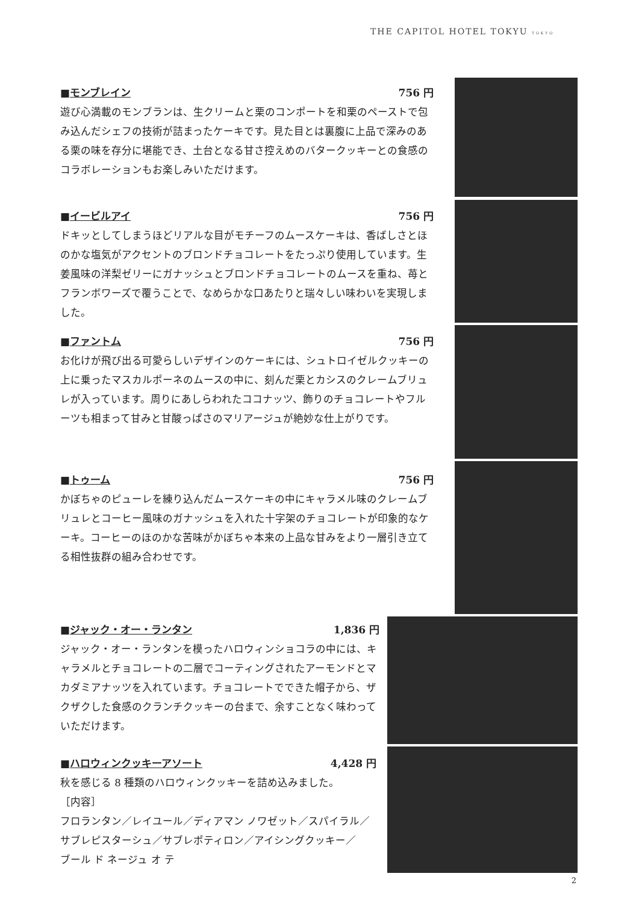THE CAPITOL HOTEL TOKYU TOKYO
■モンブレイン 756 円
遊び心満載のモンブランは、生クリームと栗のコンポートを和栗のペーストで包み込んだシェフの技術が詰まったケーキです。見た目とは裏腹に上品で深みのある栗の味を存分に堪能でき、土台となる甘さ控えめのバタークッキーとの食感のコラボレーションもお楽しみいただけます。
■イービルアイ 756 円
ドキッとしてしまうほどリアルな目がモチーフのムースケーキは、香ばしさとほのかな塩気がアクセントのブロンドチョコレートをたっぷり使用しています。生姜風味の洋梨ゼリーにガナッシュとブロンドチョコレートのムースを重ね、苺とフランボワーズで覆うことで、なめらかな口あたりと瑞々しい味わいを実現しました。
■ファントム 756 円
お化けが飛び出る可愛らしいデザインのケーキには、シュトロイゼルクッキーの上に乗ったマスカルポーネのムースの中に、刻んだ栗とカシスのクレームブリュレが入っています。周りにあしらわれたココナッツ、飾りのチョコレートやフルーツも相まって甘みと甘酸っぱさのマリアージュが絶妙な仕上がりです。
■トゥーム 756 円
かぼちゃのピューレを練り込んだムースケーキの中にキャラメル味のクレームブリュレとコーヒー風味のガナッシュを入れた十字架のチョコレートが印象的なケーキ。コーヒーのほのかな苦味がかぼちゃ本来の上品な甘みをより一層引き立てる相性抜群の組み合わせです。
■ジャック・オー・ランタン 1,836 円
ジャック・オー・ランタンを模ったハロウィンショコラの中には、キャラメルとチョコレートの二層でコーティングされたアーモンドとマカダミアナッツを入れています。チョコレートでできた帽子から、ザクザクした食感のクランチクッキーの台まで、余すことなく味わっていただけます。
■ハロウィンクッキーアソート 4,428 円
秋を感じる 8 種類のハロウィンクッキーを詰め込みました。
［内容］
フロランタン／レイユール／ディアマン ノワゼット／スパイラル／
サブレピスターシュ／サブレポティロン／アイシングクッキー／
ブール ド ネージュ オ テ
2